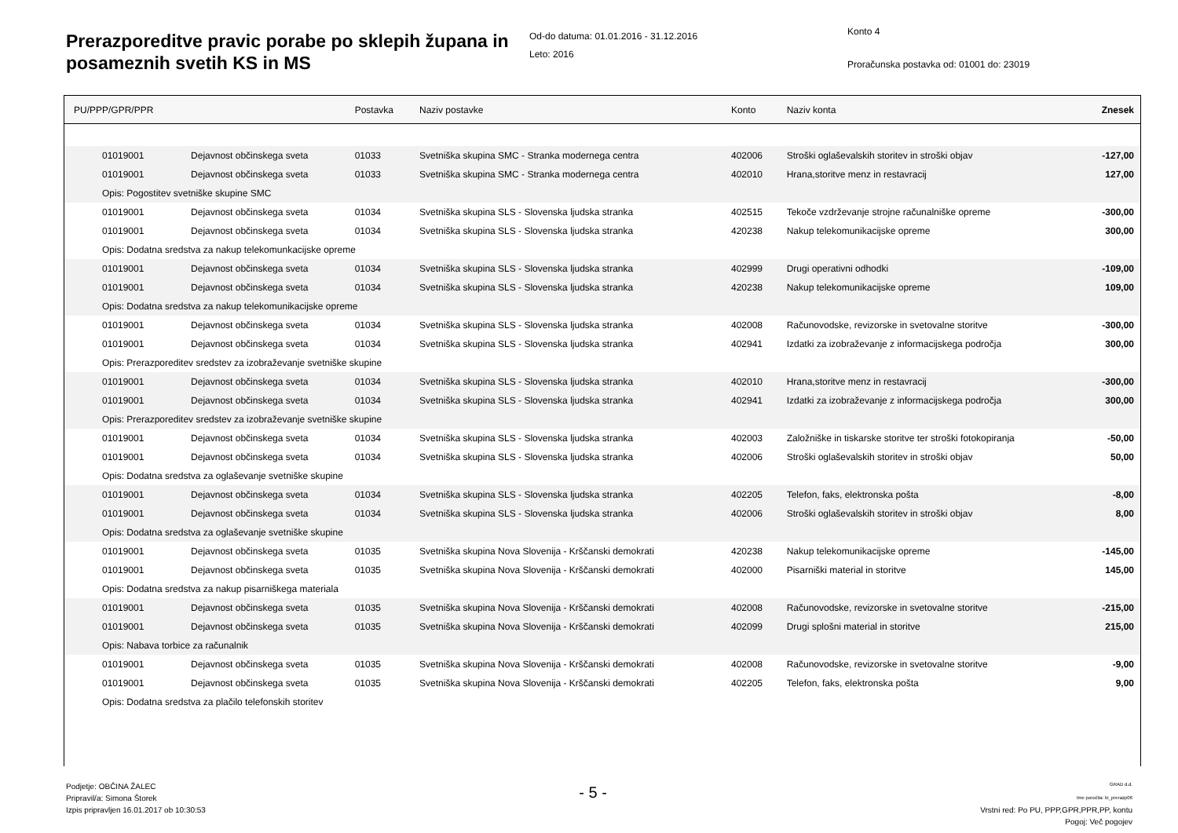Prerazporeditve pravic porabe po sklepih župana in posameznih svetih KS in MS
Od-do datuma: 01.01.2016 - 31.12.2016
Leto: 2016
Konto 4
Proračunska postavka od: 01001 do: 23019
| PU/PPP/GPR/PPR | | Postavka | Naziv postavke | Konto | Naziv konta | Znesek |
| --- | --- | --- | --- | --- | --- | --- |
| 01019001 | Dejavnost občinskega sveta | 01033 | Svetniška skupina SMC - Stranka modernega centra | 402006 | Stroški oglaševalskih storitev in stroški objav | -127,00 |
| 01019001 | Dejavnost občinskega sveta | 01033 | Svetniška skupina SMC - Stranka modernega centra | 402010 | Hrana,storitve menz in restavracij | 127,00 |
| Opis: Pogostitev svetniške skupine SMC | | | | | | |
| 01019001 | Dejavnost občinskega sveta | 01034 | Svetniška skupina SLS - Slovenska ljudska stranka | 402515 | Tekoče vzdrževanje strojne računalniške opreme | -300,00 |
| 01019001 | Dejavnost občinskega sveta | 01034 | Svetniška skupina SLS - Slovenska ljudska stranka | 420238 | Nakup telekomunikacijske opreme | 300,00 |
| Opis: Dodatna sredstva za nakup telekomunkacijske opreme | | | | | | |
| 01019001 | Dejavnost občinskega sveta | 01034 | Svetniška skupina SLS - Slovenska ljudska stranka | 402999 | Drugi operativni odhodki | -109,00 |
| 01019001 | Dejavnost občinskega sveta | 01034 | Svetniška skupina SLS - Slovenska ljudska stranka | 420238 | Nakup telekomunikacijske opreme | 109,00 |
| Opis: Dodatna sredstva za nakup telekomunikacijske opreme | | | | | | |
| 01019001 | Dejavnost občinskega sveta | 01034 | Svetniška skupina SLS - Slovenska ljudska stranka | 402008 | Računovodske, revizorske in svetovalne storitve | -300,00 |
| 01019001 | Dejavnost občinskega sveta | 01034 | Svetniška skupina SLS - Slovenska ljudska stranka | 402941 | Izdatki za izobraževanje z informacijskega področja | 300,00 |
| Opis: Prerazporeditev sredstev za izobraževanje svetniške skupine | | | | | | |
| 01019001 | Dejavnost občinskega sveta | 01034 | Svetniška skupina SLS - Slovenska ljudska stranka | 402010 | Hrana,storitve menz in restavracij | -300,00 |
| 01019001 | Dejavnost občinskega sveta | 01034 | Svetniška skupina SLS - Slovenska ljudska stranka | 402941 | Izdatki za izobraževanje z informacijskega področja | 300,00 |
| Opis: Prerazporeditev sredstev za izobraževanje svetniške skupine | | | | | | |
| 01019001 | Dejavnost občinskega sveta | 01034 | Svetniška skupina SLS - Slovenska ljudska stranka | 402003 | Založniške in tiskarske storitve ter stroški fotokopiranja | -50,00 |
| 01019001 | Dejavnost občinskega sveta | 01034 | Svetniška skupina SLS - Slovenska ljudska stranka | 402006 | Stroški oglaševalskih storitev in stroški objav | 50,00 |
| Opis: Dodatna sredstva za oglaševanje svetniške skupine | | | | | | |
| 01019001 | Dejavnost občinskega sveta | 01034 | Svetniška skupina SLS - Slovenska ljudska stranka | 402205 | Telefon, faks, elektronska pošta | -8,00 |
| 01019001 | Dejavnost občinskega sveta | 01034 | Svetniška skupina SLS - Slovenska ljudska stranka | 402006 | Stroški oglaševalskih storitev in stroški objav | 8,00 |
| Opis: Dodatna sredstva za oglaševanje svetniške skupine | | | | | | |
| 01019001 | Dejavnost občinskega sveta | 01035 | Svetniška skupina Nova Slovenija - Krščanski demokrati | 420238 | Nakup telekomunikacijske opreme | -145,00 |
| 01019001 | Dejavnost občinskega sveta | 01035 | Svetniška skupina Nova Slovenija - Krščanski demokrati | 402000 | Pisarniški material in storitve | 145,00 |
| Opis: Dodatna sredstva za nakup pisarniškega materiala | | | | | | |
| 01019001 | Dejavnost občinskega sveta | 01035 | Svetniška skupina Nova Slovenija - Krščanski demokrati | 402008 | Računovodske, revizorske in svetovalne storitve | -215,00 |
| 01019001 | Dejavnost občinskega sveta | 01035 | Svetniška skupina Nova Slovenija - Krščanski demokrati | 402099 | Drugi splošni material in storitve | 215,00 |
| Opis: Nabava torbice za računalnik | | | | | | |
| 01019001 | Dejavnost občinskega sveta | 01035 | Svetniška skupina Nova Slovenija - Krščanski demokrati | 402008 | Računovodske, revizorske in svetovalne storitve | -9,00 |
| 01019001 | Dejavnost občinskega sveta | 01035 | Svetniška skupina Nova Slovenija - Krščanski demokrati | 402205 | Telefon, faks, elektronska pošta | 9,00 |
| Opis: Dodatna sredstva za plačilo telefonskih storitev | | | | | | |
Podjetje: OBČINA ŽALEC
Pripravil/a: Simona Štorek
Izpis pripravljen 16.01.2017 ob 10:30:53
- 5 -
GRAD d.d.
Ime poročila: bi_prerazp06
Vrstni red: Po PU, PPP,GPR,PPR,PP, kontu
Pogoj: Več pogojev